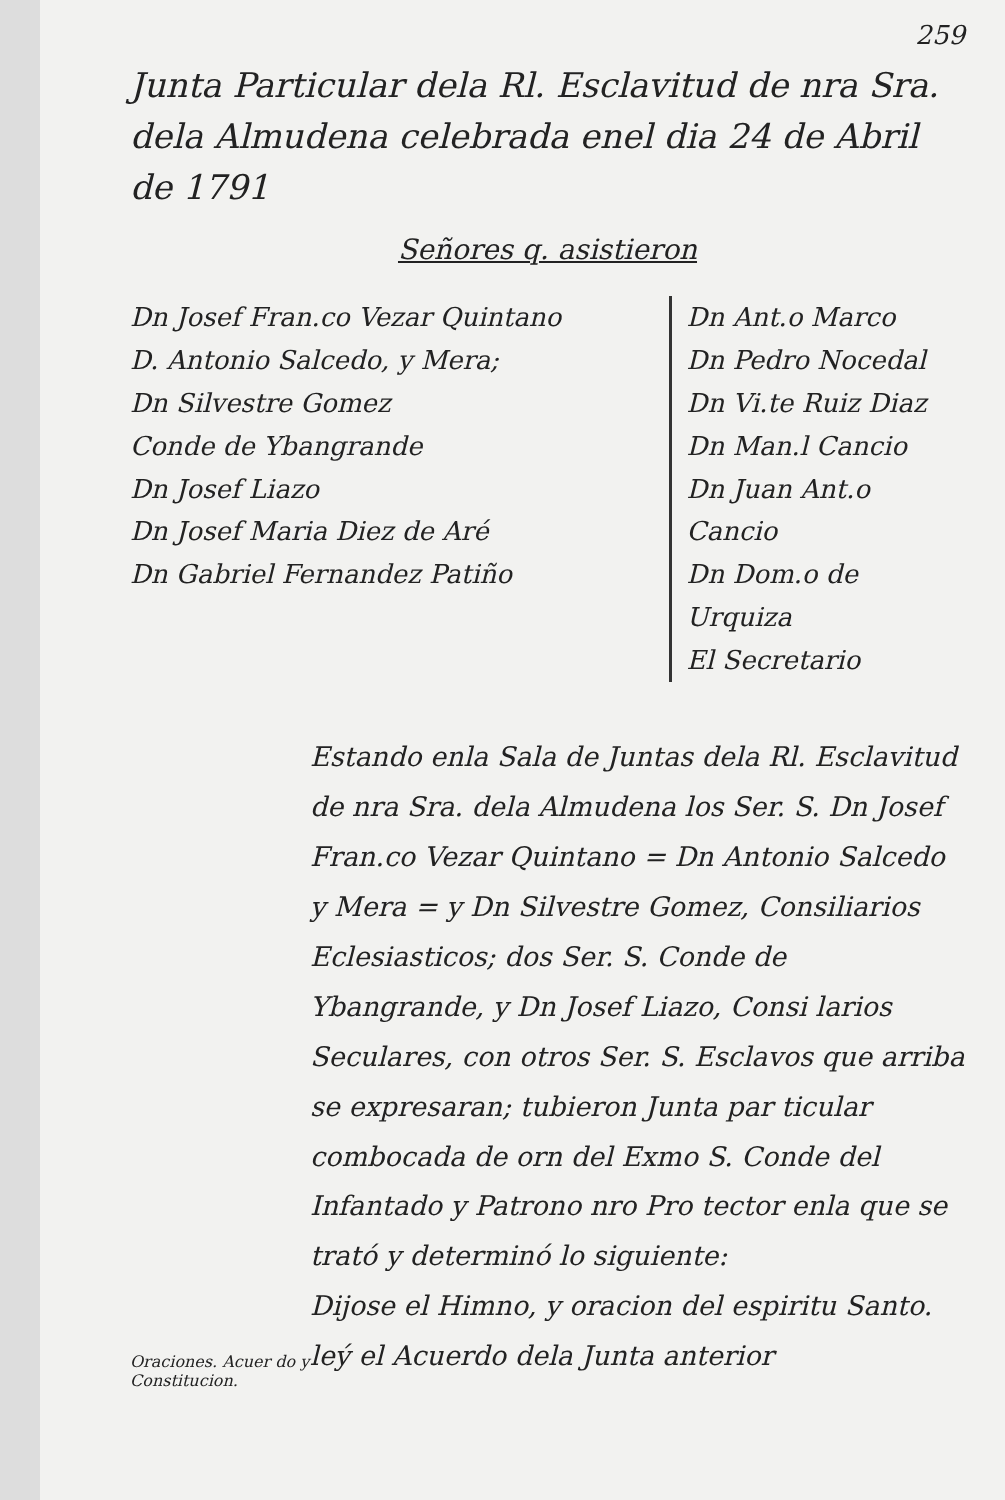259
Junta Particular dela Rl. Esclavitud de nra Sra. dela Almudena celebrada enel dia 24 de Abril de 1791
Señores q. asistieron
Dn Josef Fran.co Vezar Quintano
D. Antonio Salcedo, y Mera;
Dn Silvestre Gomez
Conde de Ybangrande
Dn Josef Liazo
Dn Josef Maria Diez de Aré
Dn Gabriel Fernandez Patiño
Dn Ant.o Marco
Dn Pedro Nocedal
Dn Vi.te Ruiz Diaz
Dn Man.l Cancio
Dn Juan Ant.o Cancio
Dn Dom.o de Urquiza
El Secretario
Oraciones. Acuer do y Constitucion.
Estando enla Sala de Juntas dela Rl. Esclavitud de nra Sra. dela Almudena los Ser. S. Dn Josef Fran.co Vezar Quintano = Dn Antonio Salcedo y Mera = y Dn Silvestre Gomez, Consiliarios Eclesiasticos; dos Ser. S. Conde de Ybangrande, y Dn Josef Liazo, Consi larios Seculares, con otros Ser. S. Esclavos que arriba se expresaran; tubieron Junta par ticular combocada de orn del Exmo S. Conde del Infantado y Patrono nro Pro tector enla que se trató y determinó lo siguiente:
Dijose el Himno, y oracion del espiritu Santo. leý el Acuerdo dela Junta anterior